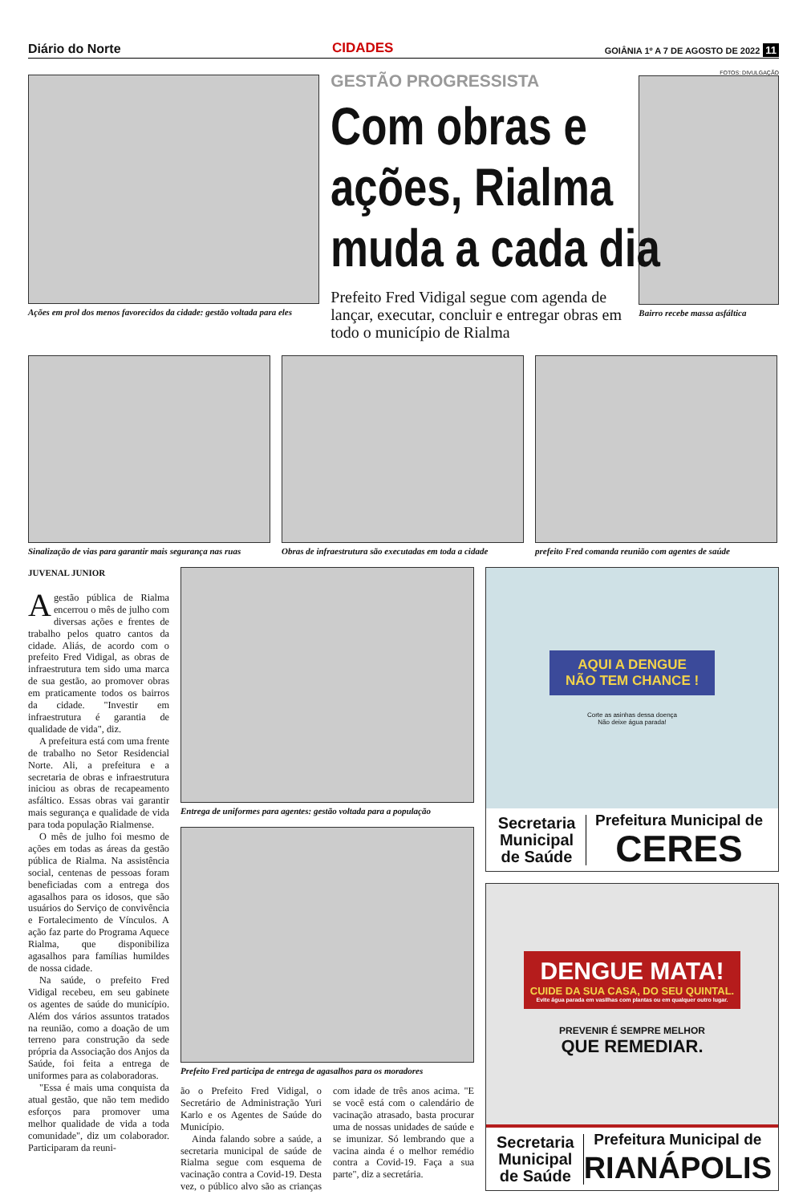Diário do Norte CIDADES GOIÂNIA 1º A 7 DE AGOSTO DE 2022 11
Ações em prol dos menos favorecidos da cidade: gestão voltada para eles
GESTÃO PROGRESSISTA
Com obras e
ações, Rialma
muda a cada dia
Prefeito Fred Vidigal segue com agenda de lançar, executar, concluir e entregar obras em todo o município de Rialma
FOTOS: DIVULGAÇÃO
Bairro recebe massa asfáltica
Sinalização de vias para garantir mais segurança nas ruas
Obras de infraestrutura são executadas em toda a cidade
prefeito Fred comanda reunião com agentes de saúde
JUVENAL JUNIOR
Agestão pública de Rialma encerrou o mês de julho com diversas ações e frentes de trabalho pelos quatro cantos da cidade. Aliás, de acordo com o prefeito Fred Vidigal, as obras de infraestrutura tem sido uma marca de sua gestão, ao promover obras em praticamente todos os bairros da cidade. "Investir em infraestrutura é garantia de qualidade de vida", diz.
A prefeitura está com uma frente de trabalho no Setor Residencial Norte. Ali, a prefeitura e a secretaria de obras e infraestrutura iniciou as obras de recapeamento asfáltico. Essas obras vai garantir mais segurança e qualidade de vida para toda população Rialmense.
O mês de julho foi mesmo de ações em todas as áreas da gestão pública de Rialma. Na assistência social, centenas de pessoas foram beneficiadas com a entrega dos agasalhos para os idosos, que são usuários do Serviço de convivência e Fortalecimento de Vínculos. A ação faz parte do Programa Aquece Rialma, que disponibiliza agasalhos para famílias humildes de nossa cidade.
Na saúde, o prefeito Fred Vidigal recebeu, em seu gabinete os agentes de saúde do município. Além dos vários assuntos tratados na reunião, como a doação de um terreno para construção da sede própria da Associação dos Anjos da Saúde, foi feita a entrega de uniformes para as colaboradoras.
"Essa é mais uma conquista da atual gestão, que não tem medido esforços para promover uma melhor qualidade de vida a toda comunidade", diz um colaborador. Participaram da reuni-
Entrega de uniformes para agentes: gestão voltada para a população
Prefeito Fred participa de entrega de agasalhos para os moradores
ão o Prefeito Fred Vidigal, o Secretário de Administração Yuri Karlo e os Agentes de Saúde do Município.
Ainda falando sobre a saúde, a secretaria municipal de saúde de Rialma segue com esquema de vacinação contra a Covid-19. Desta vez, o público alvo são as crianças com idade de três anos acima. "E se você está com o calendário de vacinação atrasado, basta procurar uma de nossas unidades de saúde e se imunizar. Só lembrando que a vacina ainda é o melhor remédio contra a Covid-19. Faça a sua parte", diz a secretária.
AQUI A DENGUE
NÃO TEM CHANCE !
Corte as asinhas dessa doença
Não deixe água parada!
Secretaria Municipal de Saúde
Prefeitura Municipal de
CERES
DENGUE MATA!
CUIDE DA SUA CASA, DO SEU QUINTAL.
Evite água parada em vasilhas com plantas ou em qualquer outro lugar.
PREVENIR É SEMPRE MELHOR
QUE REMEDIAR.
Secretaria Municipal de Saúde
Prefeitura Municipal de
RIANÁPOLIS